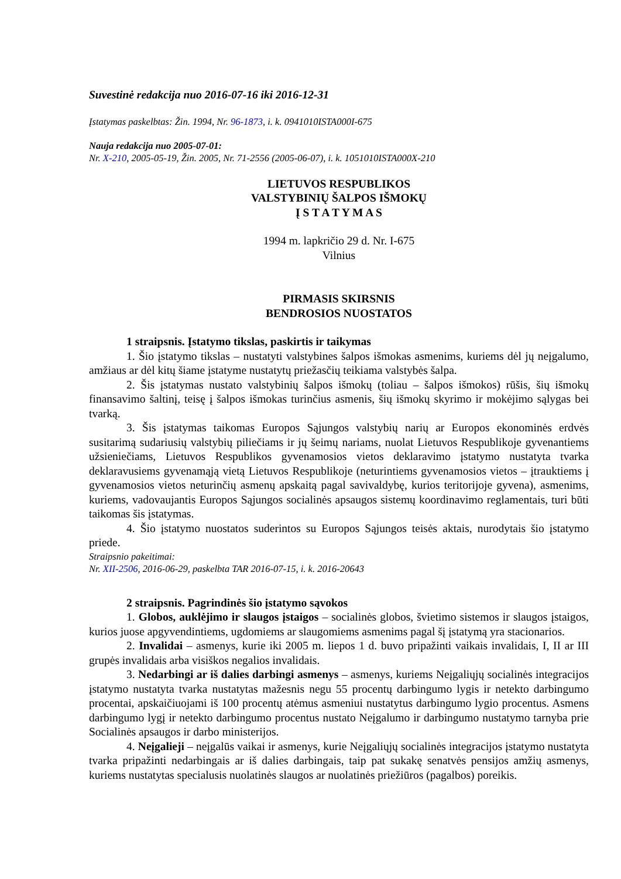Suvestinė redakcija nuo 2016-07-16 iki 2016-12-31
Įstatymas paskelbtas: Žin. 1994, Nr. 96-1873, i. k. 0941010ISTA000I-675
Nauja redakcija nuo 2005-07-01:
Nr. X-210, 2005-05-19, Žin. 2005, Nr. 71-2556 (2005-06-07), i. k. 1051010ISTA000X-210
LIETUVOS RESPUBLIKOS
VALSTYBINIŲ ŠALPOS IŠMOKŲ
Į S T A T Y M A S
1994 m. lapkričio 29 d. Nr. I-675
Vilnius
PIRMASIS SKIRSNIS
BENDROSIOS NUOSTATOS
1 straipsnis. Įstatymo tikslas, paskirtis ir taikymas
1. Šio įstatymo tikslas – nustatyti valstybines šalpos išmokas asmenims, kuriems dėl jų neįgalumo, amžiaus ar dėl kitų šiame įstatyme nustatytų priežasčių teikiama valstybės šalpa.
2. Šis įstatymas nustato valstybinių šalpos išmokų (toliau – šalpos išmokos) rūšis, šių išmokų finansavimo šaltinį, teisę į šalpos išmokas turinčius asmenis, šių išmokų skyrimo ir mokėjimo sąlygas bei tvarką.
3. Šis įstatymas taikomas Europos Sąjungos valstybių narių ar Europos ekonominės erdvės susitarimą sudariusių valstybių piliečiams ir jų šeimų nariams, nuolat Lietuvos Respublikoje gyvenantiems užsieniečiams, Lietuvos Respublikos gyvenamosios vietos deklaravimo įstatymo nustatyta tvarka deklaravusiems gyvenamąją vietą Lietuvos Respublikoje (neturintiems gyvenamosios vietos – įtrauktiems į gyvenamosios vietos neturinčių asmenų apskaitą pagal savivaldybę, kurios teritorijoje gyvena), asmenims, kuriems, vadovaujantis Europos Sąjungos socialinės apsaugos sistemų koordinavimo reglamentais, turi būti taikomas šis įstatymas.
4. Šio įstatymo nuostatos suderintos su Europos Sąjungos teisės aktais, nurodytais šio įstatymo priede.
Straipsnio pakeitimai:
Nr. XII-2506, 2016-06-29, paskelbta TAR 2016-07-15, i. k. 2016-20643
2 straipsnis. Pagrindinės šio įstatymo sąvokos
1. Globos, auklėjimo ir slaugos įstaigos – socialinės globos, švietimo sistemos ir slaugos įstaigos, kurios juose apgyvendintiems, ugdomiems ar slaugomiems asmenims pagal šį įstatymą yra stacionarios.
2. Invalidai – asmenys, kurie iki 2005 m. liepos 1 d. buvo pripažinti vaikais invalidais, I, II ar III grupės invalidais arba visiškos negalios invalidais.
3. Nedarbingi ar iš dalies darbingi asmenys – asmenys, kuriems Neįgaliųjų socialinės integracijos įstatymo nustatyta tvarka nustatytas mažesnis negu 55 procentų darbingumo lygis ir netekto darbingumo procentai, apskaičiuojami iš 100 procentų atėmus asmeniui nustatytus darbingumo lygio procentus. Asmens darbingumo lygį ir netekto darbingumo procentus nustato Neįgalumo ir darbingumo nustatymo tarnyba prie Socialinės apsaugos ir darbo ministerijos.
4. Neįgalieji – neįgalūs vaikai ir asmenys, kurie Neįgaliųjų socialinės integracijos įstatymo nustatyta tvarka pripažinti nedarbingais ar iš dalies darbingais, taip pat sukakę senatvės pensijos amžių asmenys, kuriems nustatytas specialusis nuolatinės slaugos ar nuolatinės priežiūros (pagalbos) poreikis.